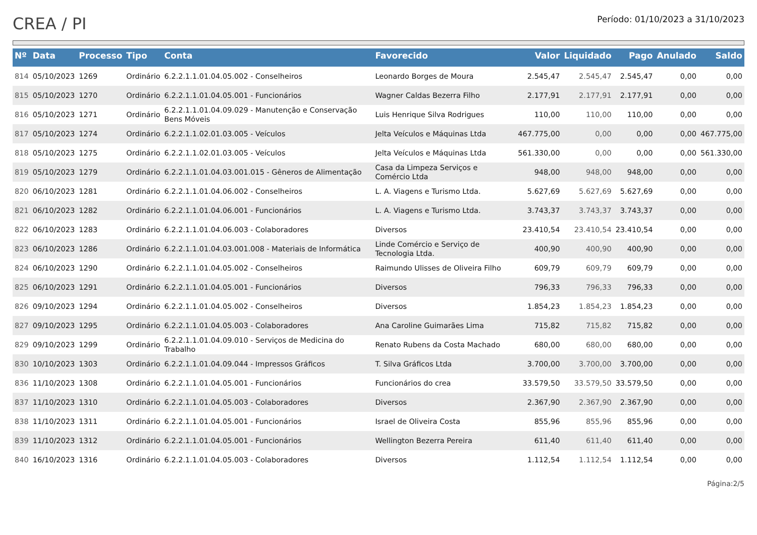CREA / PI
Período: 01/10/2023 a 31/10/2023
| Nº | Data | Processo | Tipo | Conta | Favorecido | Valor | Liquidado | Pago | Anulado | Saldo |
| --- | --- | --- | --- | --- | --- | --- | --- | --- | --- | --- |
| 814 | 05/10/2023 | 1269 | Ordinário | 6.2.2.1.1.01.04.05.002 - Conselheiros | Leonardo Borges de Moura | 2.545,47 | 2.545,47 | 2.545,47 | 0,00 | 0,00 |
| 815 | 05/10/2023 | 1270 | Ordinário | 6.2.2.1.1.01.04.05.001 - Funcionários | Wagner Caldas Bezerra Filho | 2.177,91 | 2.177,91 | 2.177,91 | 0,00 | 0,00 |
| 816 | 05/10/2023 | 1271 | Ordinário | 6.2.2.1.1.01.04.09.029 - Manutenção e Conservação Bens Móveis | Luis Henrique Silva Rodrigues | 110,00 | 110,00 | 110,00 | 0,00 | 0,00 |
| 817 | 05/10/2023 | 1274 | Ordinário | 6.2.2.1.1.02.01.03.005 - Veículos | Jelta Veículos e Máquinas Ltda | 467.775,00 | 0,00 | 0,00 | 0,00 | 467.775,00 |
| 818 | 05/10/2023 | 1275 | Ordinário | 6.2.2.1.1.02.01.03.005 - Veículos | Jelta Veículos e Máquinas Ltda | 561.330,00 | 0,00 | 0,00 | 0,00 | 561.330,00 |
| 819 | 05/10/2023 | 1279 | Ordinário | 6.2.2.1.1.01.04.03.001.015 - Gêneros de Alimentação | Casa da Limpeza Serviços e Comércio Ltda | 948,00 | 948,00 | 948,00 | 0,00 | 0,00 |
| 820 | 06/10/2023 | 1281 | Ordinário | 6.2.2.1.1.01.04.06.002 - Conselheiros | L. A. Viagens e Turismo Ltda. | 5.627,69 | 5.627,69 | 5.627,69 | 0,00 | 0,00 |
| 821 | 06/10/2023 | 1282 | Ordinário | 6.2.2.1.1.01.04.06.001 - Funcionários | L. A. Viagens e Turismo Ltda. | 3.743,37 | 3.743,37 | 3.743,37 | 0,00 | 0,00 |
| 822 | 06/10/2023 | 1283 | Ordinário | 6.2.2.1.1.01.04.06.003 - Colaboradores | Diversos | 23.410,54 | 23.410,54 | 23.410,54 | 0,00 | 0,00 |
| 823 | 06/10/2023 | 1286 | Ordinário | 6.2.2.1.1.01.04.03.001.008 - Materiais de Informática | Linde Comércio e Serviço de Tecnologia Ltda. | 400,90 | 400,90 | 400,90 | 0,00 | 0,00 |
| 824 | 06/10/2023 | 1290 | Ordinário | 6.2.2.1.1.01.04.05.002 - Conselheiros | Raimundo Ulisses de Oliveira Filho | 609,79 | 609,79 | 609,79 | 0,00 | 0,00 |
| 825 | 06/10/2023 | 1291 | Ordinário | 6.2.2.1.1.01.04.05.001 - Funcionários | Diversos | 796,33 | 796,33 | 796,33 | 0,00 | 0,00 |
| 826 | 09/10/2023 | 1294 | Ordinário | 6.2.2.1.1.01.04.05.002 - Conselheiros | Diversos | 1.854,23 | 1.854,23 | 1.854,23 | 0,00 | 0,00 |
| 827 | 09/10/2023 | 1295 | Ordinário | 6.2.2.1.1.01.04.05.003 - Colaboradores | Ana Caroline Guimarães Lima | 715,82 | 715,82 | 715,82 | 0,00 | 0,00 |
| 829 | 09/10/2023 | 1299 | Ordinário | 6.2.2.1.1.01.04.09.010 - Serviços de Medicina do Trabalho | Renato Rubens da Costa Machado | 680,00 | 680,00 | 680,00 | 0,00 | 0,00 |
| 830 | 10/10/2023 | 1303 | Ordinário | 6.2.2.1.1.01.04.09.044 - Impressos Gráficos | T. Silva Gráficos Ltda | 3.700,00 | 3.700,00 | 3.700,00 | 0,00 | 0,00 |
| 836 | 11/10/2023 | 1308 | Ordinário | 6.2.2.1.1.01.04.05.001 - Funcionários | Funcionários do crea | 33.579,50 | 33.579,50 | 33.579,50 | 0,00 | 0,00 |
| 837 | 11/10/2023 | 1310 | Ordinário | 6.2.2.1.1.01.04.05.003 - Colaboradores | Diversos | 2.367,90 | 2.367,90 | 2.367,90 | 0,00 | 0,00 |
| 838 | 11/10/2023 | 1311 | Ordinário | 6.2.2.1.1.01.04.05.001 - Funcionários | Israel de Oliveira Costa | 855,96 | 855,96 | 855,96 | 0,00 | 0,00 |
| 839 | 11/10/2023 | 1312 | Ordinário | 6.2.2.1.1.01.04.05.001 - Funcionários | Wellington Bezerra Pereira | 611,40 | 611,40 | 611,40 | 0,00 | 0,00 |
| 840 | 16/10/2023 | 1316 | Ordinário | 6.2.2.1.1.01.04.05.003 - Colaboradores | Diversos | 1.112,54 | 1.112,54 | 1.112,54 | 0,00 | 0,00 |
Página:2/5